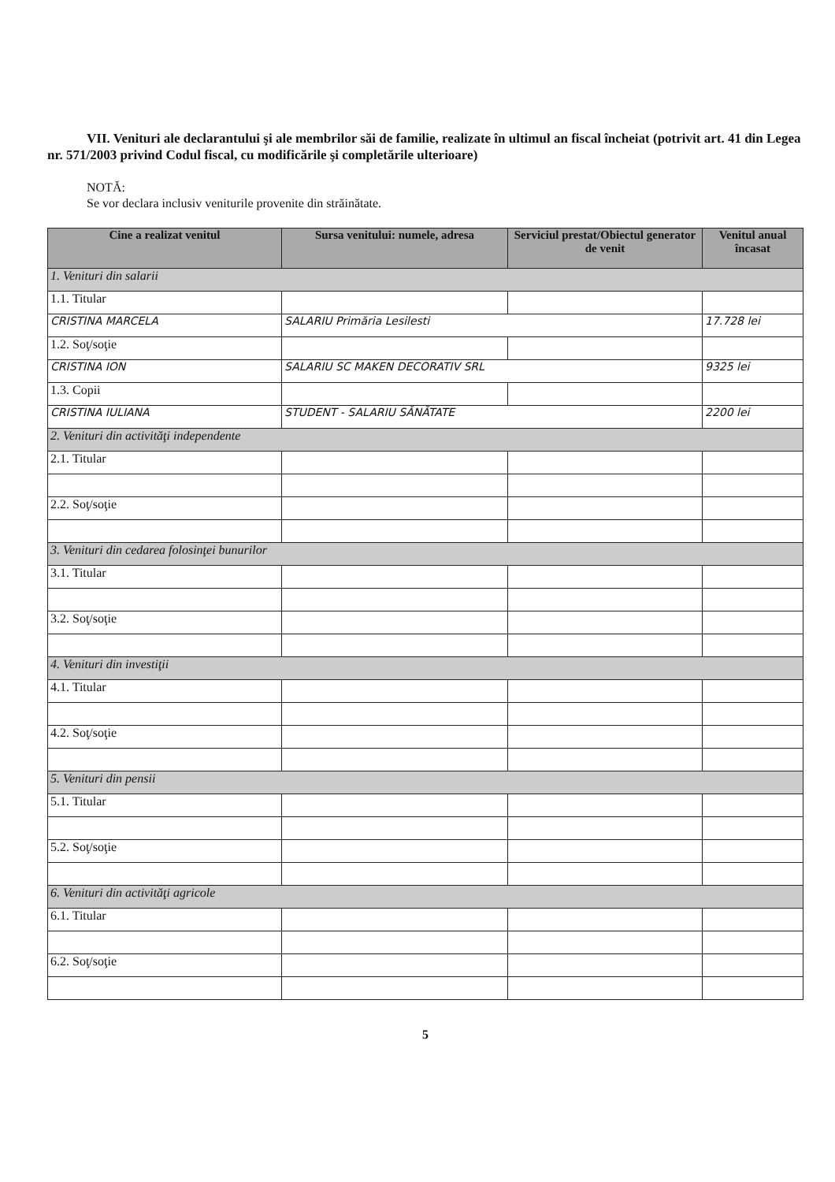VII. Venituri ale declarantului şi ale membrilor săi de familie, realizate în ultimul an fiscal încheiat (potrivit art. 41 din Legea nr. 571/2003 privind Codul fiscal, cu modificările şi completările ulterioare)
NOTĂ:
Se vor declara inclusiv veniturile provenite din străinătate.
| Cine a realizat venitul | Sursa venitului: numele, adresa | Serviciul prestat/Obiectul generator de venit | Venitul anual încasat |
| --- | --- | --- | --- |
| 1. Venituri din salarii | | | |
| 1.1. Titular | | | |
| CRISTINA MARCELA | SALARIU Primăria Lesilesti | | 17.728 lei |
| 1.2. Soţ/soţie | | | |
| CRISTINA ION | SALARIU SC MAKEN DECORATIV SRL | | 9325 lei |
| 1.3. Copii | | | |
| CRISTINA IULIANA | STUDENT - SALARIU SĂNĂTATE | | 2200 lei |
| 2. Venituri din activităţi independente | | | |
| 2.1. Titular | | | |
| 2.2. Soţ/soţie | | | |
| 3. Venituri din cedarea folosinţei bunurilor | | | |
| 3.1. Titular | | | |
| 3.2. Soţ/soţie | | | |
| 4. Venituri din investiţii | | | |
| 4.1. Titular | | | |
| 4.2. Soţ/soţie | | | |
| 5. Venituri din pensii | | | |
| 5.1. Titular | | | |
| 5.2. Soţ/soţie | | | |
| 6. Venituri din activităţi agricole | | | |
| 6.1. Titular | | | |
| 6.2. Soţ/soţie | | | |
5